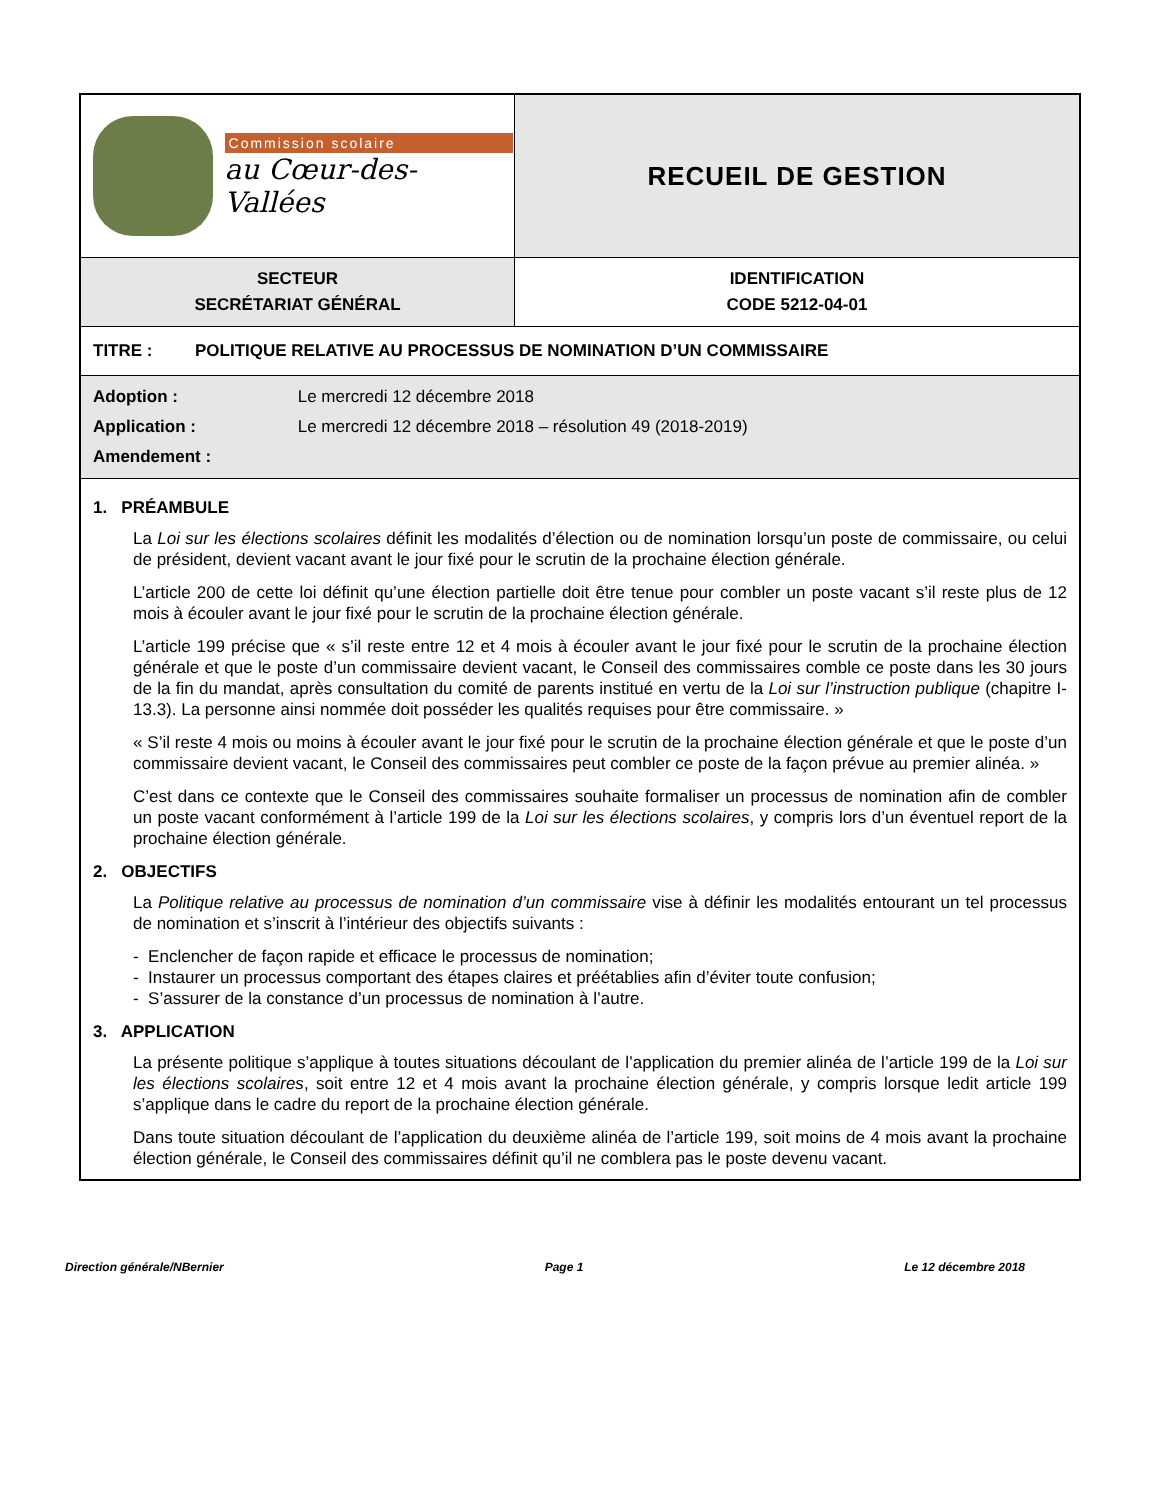| Commission scolaire au Cœur-des-Vallées | RECUEIL DE GESTION |
| SECTEUR SECRÉTARIAT GÉNÉRAL | IDENTIFICATION CODE 5212-04-01 |
| TITRE : POLITIQUE RELATIVE AU PROCESSUS DE NOMINATION D’UN COMMISSAIRE | |
| Adoption : Le mercredi 12 décembre 2018 Application : Le mercredi 12 décembre 2018 – résolution 49 (2018-2019) Amendement : | |
| 1. PRÉAMBULE La Loi sur les élections scolaires définit les modalités d’élection ou de nomination lorsqu’un poste de commissaire, ou celui de président, devient vacant avant le jour fixé pour le scrutin de la prochaine élection générale. L’article 200 de cette loi définit qu’une élection partielle doit être tenue pour combler un poste vacant s’il reste plus de 12 mois à écouler avant le jour fixé pour le scrutin de la prochaine élection générale. L’article 199 précise que « s’il reste entre 12 et 4 mois à écouler avant le jour fixé pour le scrutin de la prochaine élection générale et que le poste d’un commissaire devient vacant, le Conseil des commissaires comble ce poste dans les 30 jours de la fin du mandat, après consultation du comité de parents institué en vertu de la Loi sur l’instruction publique (chapitre I-13.3). La personne ainsi nommée doit posséder les qualités requises pour être commissaire. » « S’il reste 4 mois ou moins à écouler avant le jour fixé pour le scrutin de la prochaine élection générale et que le poste d’un commissaire devient vacant, le Conseil des commissaires peut combler ce poste de la façon prévue au premier alinéa. » C’est dans ce contexte que le Conseil des commissaires souhaite formaliser un processus de nomination afin de combler un poste vacant conformément à l’article 199 de la Loi sur les élections scolaires , y compris lors d’un éventuel report de la prochaine élection générale. 2. OBJECTIFS La Politique relative au processus de nomination d’un commissaire vise à définir les modalités entourant un tel processus de nomination et s’inscrit à l’intérieur des objectifs suivants : - Enclencher de façon rapide et efficace le processus de nomination; - Instaurer un processus comportant des étapes claires et préétablies afin d’éviter toute confusion; - S’assurer de la constance d’un processus de nomination à l’autre. 3. APPLICATION La présente politique s’applique à toutes situations découlant de l’application du premier alinéa de l’article 199 de la Loi sur les élections scolaires , soit entre 12 et 4 mois avant la prochaine élection générale, y compris lorsque ledit article 199 s’applique dans le cadre du report de la prochaine élection générale. Dans toute situation découlant de l’application du deuxième alinéa de l’article 199, soit moins de 4 mois avant la prochaine élection générale, le Conseil des commissaires définit qu’il ne comblera pas le poste devenu vacant. | |
Direction générale/NBernier Page 1 Le 12 décembre 2018